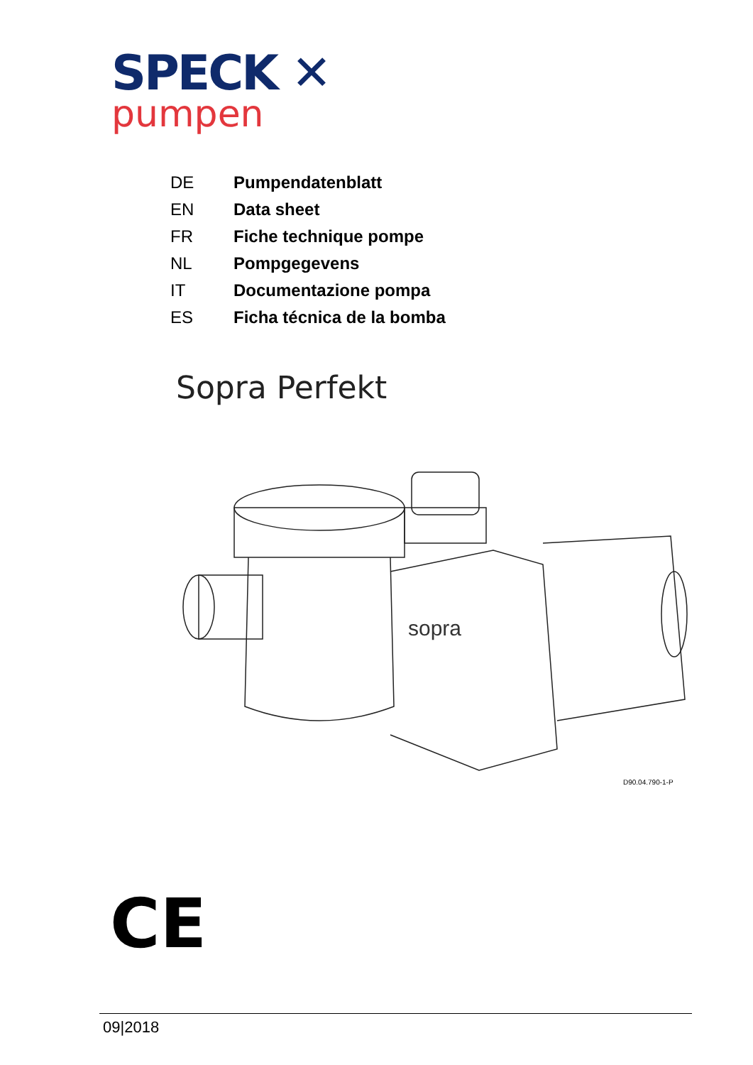SPECK ✕
pumpen
| DE | Pumpendatenblatt |
| EN | Data sheet |
| FR | Fiche technique pompe |
| NL | Pompgegevens |
| IT | Documentazione pompa |
| ES | Ficha técnica de la bomba |
Sopra Perfekt
sopra
D90.04.790-1-P
CE
09|2018